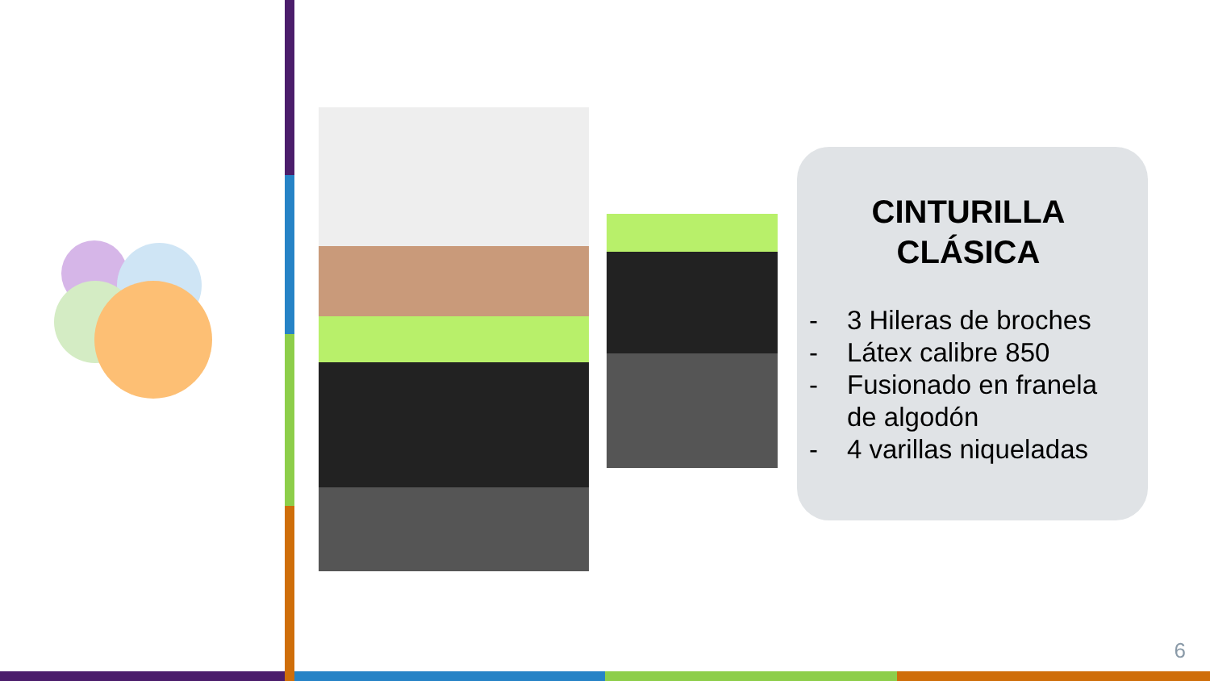CINTURILLA
CLÁSICA
- 3 Hileras de broches
- Látex calibre 850
- Fusionado en franela de algodón
- 4 varillas niqueladas
6